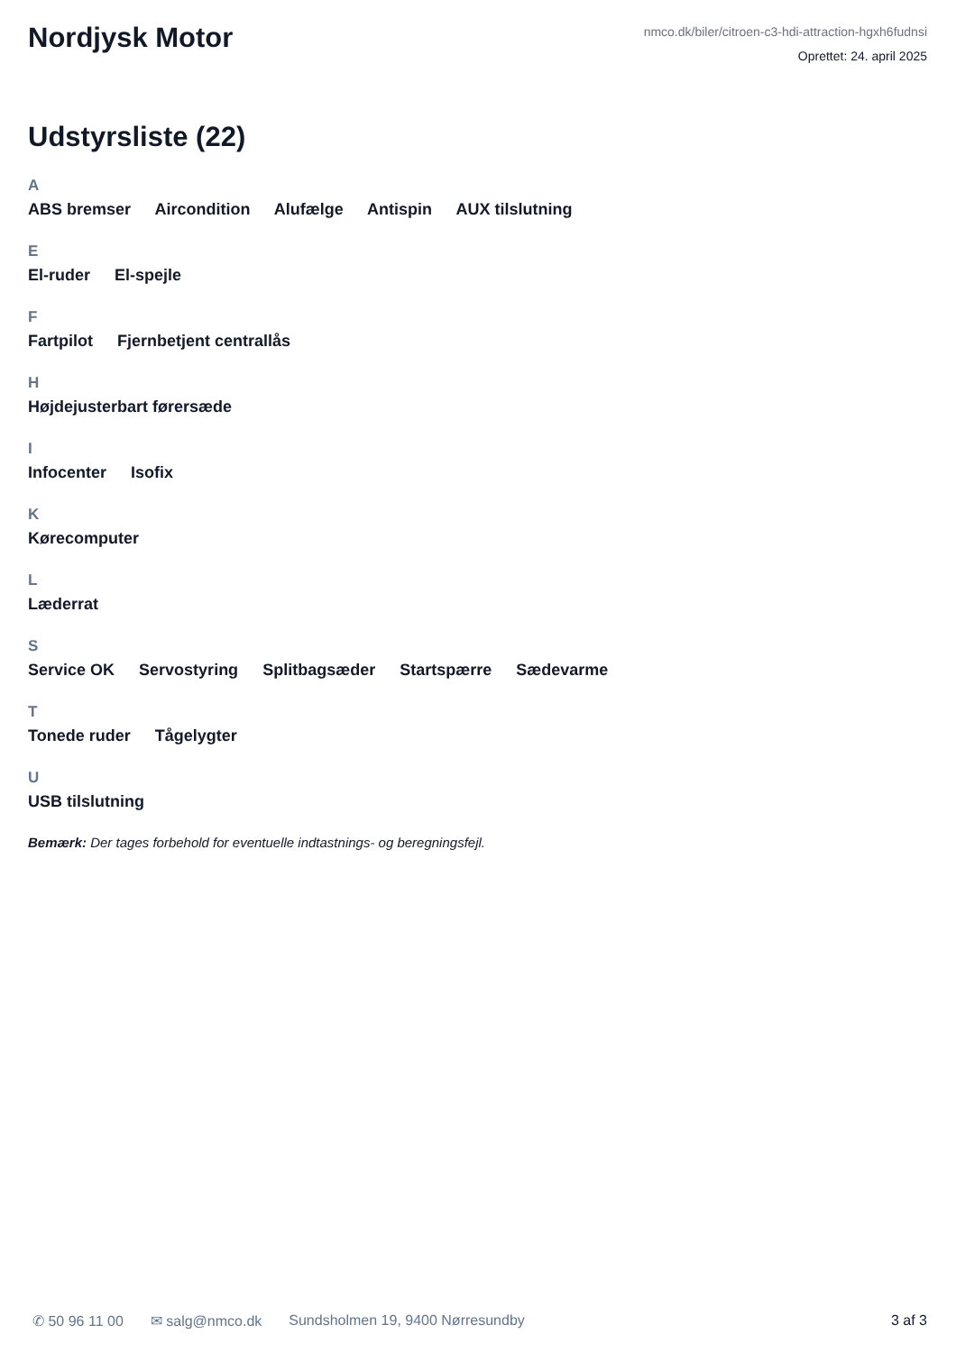Nordjysk Motor
nmco.dk/biler/citroen-c3-hdi-attraction-hgxh6fudnsi
Oprettet: 24. april 2025
Udstyrsliste (22)
A
ABS bremser Aircondition Alufælge Antispin AUX tilslutning
E
El-ruder El-spejle
F
Fartpilot Fjernbetjent centrallås
H
Højdejusterbart førersæde
I
Infocenter Isofix
K
Kørecomputer
L
Læderrat
S
Service OK Servostyring Splitbagsæder Startspærre Sædevarme
T
Tonede ruder Tågelygter
U
USB tilslutning
Bemærk: Der tages forbehold for eventuelle indtastnings- og beregningsfejl.
✆ 50 96 11 00 ✉ salg@nmco.dk Sundsholmen 19, 9400 Nørresundby 3 af 3